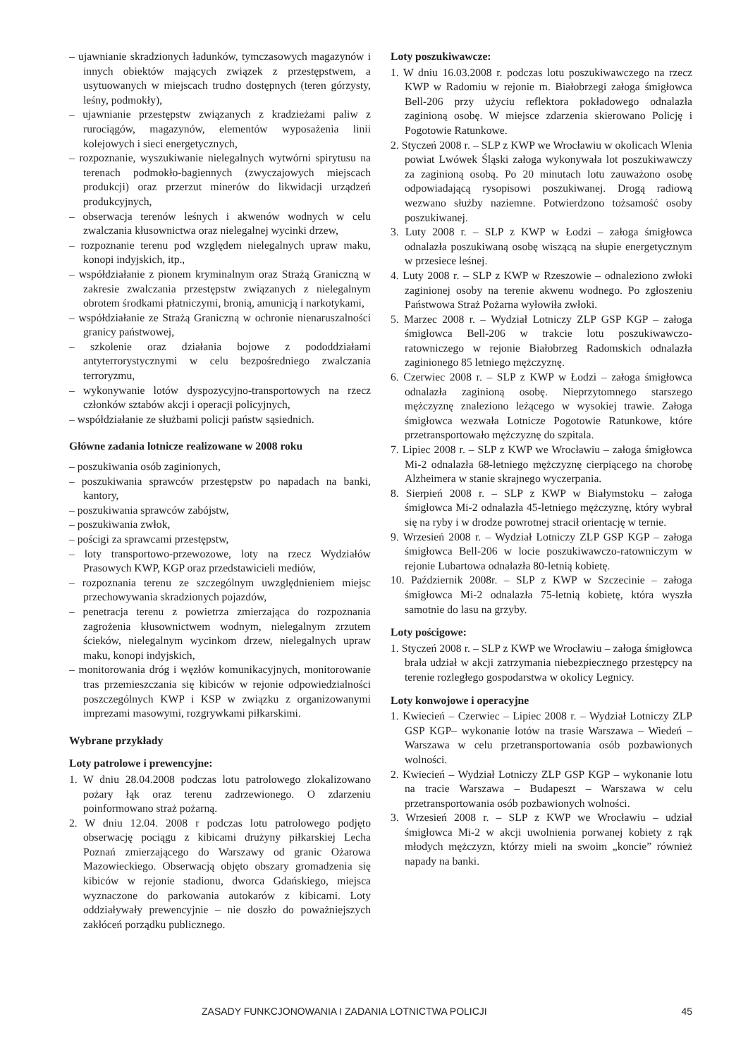– ujawnianie skradzionych ładunków, tymczasowych magazynów i innych obiektów mających związek z przestępstwem, a usytuowanych w miejscach trudno dostępnych (teren górzysty, leśny, podmokły),
– ujawnianie przestępstw związanych z kradzieżami paliw z rurociągów, magazynów, elementów wyposażenia linii kolejowych i sieci energetycznych,
– rozpoznanie, wyszukiwanie nielegalnych wytwórni spirytusu na terenach podmokło-bagiennych (zwyczajowych miejscach produkcji) oraz przerzut minerów do likwidacji urządzeń produkcyjnych,
– obserwacja terenów leśnych i akwenów wodnych w celu zwalczania kłusownictwa oraz nielegalnej wycinki drzew,
– rozpoznanie terenu pod względem nielegalnych upraw maku, konopi indyjskich, itp.,
– współdziałanie z pionem kryminalnym oraz Strażą Graniczną w zakresie zwalczania przestępstw związanych z nielegalnym obrotem środkami płatniczymi, bronią, amunicją i narkotykami,
– współdziałanie ze Strażą Graniczną w ochronie nienaruszalności granicy państwowej,
– szkolenie oraz działania bojowe z pododdziałami antyterrorystycznymi w celu bezpośredniego zwalczania terroryzmu,
– wykonywanie lotów dyspozycyjno-transportowych na rzecz członków sztabów akcji i operacji policyjnych,
– współdziałanie ze służbami policji państw sąsiednich.
Główne zadania lotnicze realizowane w 2008 roku
– poszukiwania osób zaginionych,
– poszukiwania sprawców przestępstw po napadach na banki, kantory,
– poszukiwania sprawców zabójstw,
– poszukiwania zwłok,
– pościgi za sprawcami przestępstw,
– loty transportowo-przewozowe, loty na rzecz Wydziałów Prasowych KWP, KGP oraz przedstawicieli mediów,
– rozpoznania terenu ze szczególnym uwzględnieniem miejsc przechowywania skradzionych pojazdów,
– penetracja terenu z powietrza zmierzająca do rozpoznania zagrożenia kłusownictwem wodnym, nielegalnym zrzutem ścieków, nielegalnym wycinkom drzew, nielegalnych upraw maku, konopi indyjskich,
– monitorowania dróg i węzłów komunikacyjnych, monitorowanie tras przemieszczania się kibiców w rejonie odpowiedzialności poszczególnych KWP i KSP w związku z organizowanymi imprezami masowymi, rozgrywkami piłkarskimi.
Wybrane przykłady
Loty patrolowe i prewencyjne:
1. W dniu 28.04.2008 podczas lotu patrolowego zlokalizowano pożary łąk oraz terenu zadrzewionego. O zdarzeniu poinformowano straż pożarną.
2. W dniu 12.04. 2008 r podczas lotu patrolowego podjęto obserwację pociągu z kibicami drużyny piłkarskiej Lecha Poznań zmierzającego do Warszawy od granic Ożarowa Mazowieckiego. Obserwacją objęto obszary gromadzenia się kibiców w rejonie stadionu, dworca Gdańskiego, miejsca wyznaczone do parkowania autokarów z kibicami. Loty oddziaływały prewencyjnie – nie doszło do poważniejszych zakłóceń porządku publicznego.
Loty poszukiwawcze:
1. W dniu 16.03.2008 r. podczas lotu poszukiwawczego na rzecz KWP w Radomiu w rejonie m. Białobrzegi załoga śmigłowca Bell-206 przy użyciu reflektora pokładowego odnalazła zaginioną osobę. W miejsce zdarzenia skierowano Policję i Pogotowie Ratunkowe.
2. Styczeń 2008 r. – SLP z KWP we Wrocławiu w okolicach Wlenia powiat Lwówek Śląski załoga wykonywała lot poszukiwawczy za zaginioną osobą. Po 20 minutach lotu zauważono osobę odpowiadającą rysopisowi poszukiwanej. Drogą radiową wezwano służby naziemne. Potwierdzono tożsamość osoby poszukiwanej.
3. Luty 2008 r. – SLP z KWP w Łodzi – załoga śmigłowca odnalazła poszukiwaną osobę wiszącą na słupie energetycznym w przesiece leśnej.
4. Luty 2008 r. – SLP z KWP w Rzeszowie – odnaleziono zwłoki zaginionej osoby na terenie akwenu wodnego. Po zgłoszeniu Państwowa Straż Pożarna wyłowiła zwłoki.
5. Marzec 2008 r. – Wydział Lotniczy ZLP GSP KGP – załoga śmigłowca Bell-206 w trakcie lotu poszukiwawczo-ratowniczego w rejonie Białobrzeg Radomskich odnalazła zaginionego 85 letniego mężczyznę.
6. Czerwiec 2008 r. – SLP z KWP w Łodzi – załoga śmigłowca odnalazła zaginioną osobę. Nieprzytomnego starszego mężczyznę znaleziono leżącego w wysokiej trawie. Załoga śmigłowca wezwała Lotnicze Pogotowie Ratunkowe, które przetransportowało mężczyznę do szpitala.
7. Lipiec 2008 r. – SLP z KWP we Wrocławiu – załoga śmigłowca Mi-2 odnalazła 68-letniego mężczyznę cierpiącego na chorobę Alzheimera w stanie skrajnego wyczerpania.
8. Sierpień 2008 r. – SLP z KWP w Białymstoku – załoga śmigłowca Mi-2 odnalazła 45-letniego mężczyznę, który wybrał się na ryby i w drodze powrotnej stracił orientację w ternie.
9. Wrzesień 2008 r. – Wydział Lotniczy ZLP GSP KGP – załoga śmigłowca Bell-206 w locie poszukiwawczo-ratowniczym w rejonie Lubartowa odnalazła 80-letnią kobietę.
10. Październik 2008r. – SLP z KWP w Szczecinie – załoga śmigłowca Mi-2 odnalazła 75-letnią kobietę, która wyszła samotnie do lasu na grzyby.
Loty pościgowe:
1. Styczeń 2008 r. – SLP z KWP we Wrocławiu – załoga śmigłowca brała udział w akcji zatrzymania niebezpiecznego przestępcy na terenie rozległego gospodarstwa w okolicy Legnicy.
Loty konwojowe i operacyjne
1. Kwiecień – Czerwiec – Lipiec 2008 r. – Wydział Lotniczy ZLP GSP KGP– wykonanie lotów na trasie Warszawa – Wiedeń – Warszawa w celu przetransportowania osób pozbawionych wolności.
2. Kwiecień – Wydział Lotniczy ZLP GSP KGP – wykonanie lotu na tracie Warszawa – Budapeszt – Warszawa w celu przetransportowania osób pozbawionych wolności.
3. Wrzesień 2008 r. – SLP z KWP we Wrocławiu – udział śmigłowca Mi-2 w akcji uwolnienia porwanej kobiety z rąk młodych mężczyzn, którzy mieli na swoim „koncie” również napady na banki.
ZASADY FUNKCJONOWANIA I ZADANIA LOTNICTWA POLICJI 45